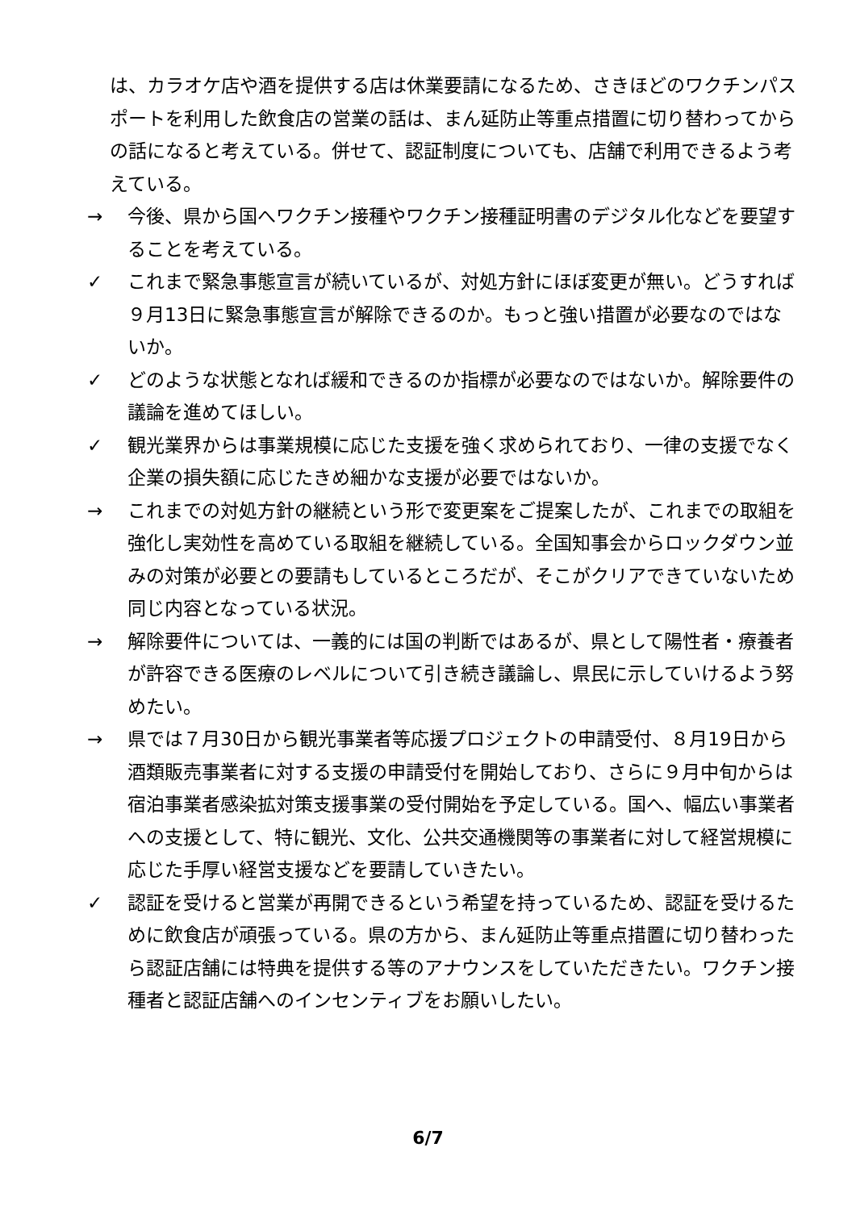は、カラオケ店や酒を提供する店は休業要請になるため、さきほどのワクチンパスポートを利用した飲食店の営業の話は、まん延防止等重点措置に切り替わってからの話になると考えている。併せて、認証制度についても、店舗で利用できるよう考えている。
→ 今後、県から国へワクチン接種やワクチン接種証明書のデジタル化などを要望することを考えている。
✓ これまで緊急事態宣言が続いているが、対処方針にほぼ変更が無い。どうすれば９月13日に緊急事態宣言が解除できるのか。もっと強い措置が必要なのではないか。
✓ どのような状態となれば緩和できるのか指標が必要なのではないか。解除要件の議論を進めてほしい。
✓ 観光業界からは事業規模に応じた支援を強く求められており、一律の支援でなく企業の損失額に応じたきめ細かな支援が必要ではないか。
→ これまでの対処方針の継続という形で変更案をご提案したが、これまでの取組を強化し実効性を高めている取組を継続している。全国知事会からロックダウン並みの対策が必要との要請もしているところだが、そこがクリアできていないため同じ内容となっている状況。
→ 解除要件については、一義的には国の判断ではあるが、県として陽性者・療養者が許容できる医療のレベルについて引き続き議論し、県民に示していけるよう努めたい。
→ 県では７月30日から観光事業者等応援プロジェクトの申請受付、８月19日から酒類販売事業者に対する支援の申請受付を開始しており、さらに９月中旬からは宿泊事業者感染拡対策支援事業の受付開始を予定している。国へ、幅広い事業者への支援として、特に観光、文化、公共交通機関等の事業者に対して経営規模に応じた手厚い経営支援などを要請していきたい。
✓ 認証を受けると営業が再開できるという希望を持っているため、認証を受けるために飲食店が頑張っている。県の方から、まん延防止等重点措置に切り替わったら認証店舗には特典を提供する等のアナウンスをしていただきたい。ワクチン接種者と認証店舗へのインセンティブをお願いしたい。
6/7